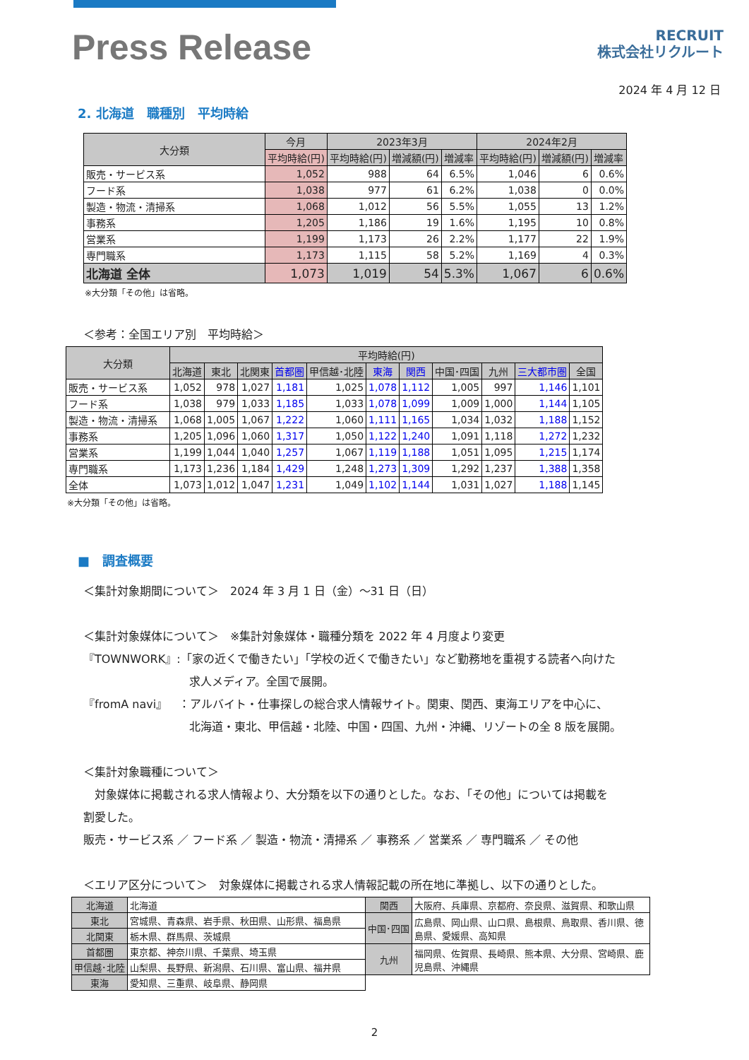Press Release
RECRUIT
株式会社リクルート
2024 年 4 月 12 日
2. 北海道　職種別　平均時給
| 大分類 | 今月 | 2023年3月 | | | 2024年2月 | | |
| --- | --- | --- | --- | --- | --- | --- | --- |
| | 平均時給(円) | 平均時給(円) | 増減額(円) | 増減率 | 平均時給(円) | 増減額(円) | 増減率 |
| 販売・サービス系 | 1,052 | 988 | 64 | 6.5% | 1,046 | 6 | 0.6% |
| フード系 | 1,038 | 977 | 61 | 6.2% | 1,038 | 0 | 0.0% |
| 製造・物流・清掃系 | 1,068 | 1,012 | 56 | 5.5% | 1,055 | 13 | 1.2% |
| 事務系 | 1,205 | 1,186 | 19 | 1.6% | 1,195 | 10 | 0.8% |
| 営業系 | 1,199 | 1,173 | 26 | 2.2% | 1,177 | 22 | 1.9% |
| 専門職系 | 1,173 | 1,115 | 58 | 5.2% | 1,169 | 4 | 0.3% |
| 北海道 全体 | 1,073 | 1,019 | 54 | 5.3% | 1,067 | 6 | 0.6% |
※大分類「その他」は省略。
＜参考：全国エリア別　平均時給＞
| 大分類 | 平均時給(円) | | | | | | | | | | |
| --- | --- | --- | --- | --- | --- | --- | --- | --- | --- | --- | --- |
| | 北海道 | 東北 | 北関東 | 首都圏 | 甲信越･北陸 | 東海 | 関西 | 中国･四国 | 九州 | 三大都市圏 | 全国 |
| 販売・サービス系 | 1,052 | 978 | 1,027 | 1,181 | 1,025 | 1,078 | 1,112 | 1,005 | 997 | 1,146 | 1,101 |
| フード系 | 1,038 | 979 | 1,033 | 1,185 | 1,033 | 1,078 | 1,099 | 1,009 | 1,000 | 1,144 | 1,105 |
| 製造・物流・清掃系 | 1,068 | 1,005 | 1,067 | 1,222 | 1,060 | 1,111 | 1,165 | 1,034 | 1,032 | 1,188 | 1,152 |
| 事務系 | 1,205 | 1,096 | 1,060 | 1,317 | 1,050 | 1,122 | 1,240 | 1,091 | 1,118 | 1,272 | 1,232 |
| 営業系 | 1,199 | 1,044 | 1,040 | 1,257 | 1,067 | 1,119 | 1,188 | 1,051 | 1,095 | 1,215 | 1,174 |
| 専門職系 | 1,173 | 1,236 | 1,184 | 1,429 | 1,248 | 1,273 | 1,309 | 1,292 | 1,237 | 1,388 | 1,358 |
| 全体 | 1,073 | 1,012 | 1,047 | 1,231 | 1,049 | 1,102 | 1,144 | 1,031 | 1,027 | 1,188 | 1,145 |
※大分類「その他」は省略。
■　調査概要
＜集計対象期間について＞　2024 年 3 月 1 日（金）～31 日（日）
＜集計対象媒体について＞　※集計対象媒体・職種分類を 2022 年 4 月度より変更
『TOWNWORK』:「家の近くで働きたい」「学校の近くで働きたい」など勤務地を重視する読者へ向けた
求人メディア。全国で展開。
『fromA navi』　：アルバイト・仕事探しの総合求人情報サイト。関東、関西、東海エリアを中心に、
北海道・東北、甲信越・北陸、中国・四国、九州・沖縄、リゾートの全 8 版を展開。
＜集計対象職種について＞
　対象媒体に掲載される求人情報より、大分類を以下の通りとした。なお、「その他」については掲載を
割愛した。
販売・サービス系 ／ フード系 ／ 製造・物流・清掃系 ／ 事務系 ／ 営業系 ／ 専門職系 ／ その他
＜エリア区分について＞　対象媒体に掲載される求人情報記載の所在地に準拠し、以下の通りとした。
| 北海道 | 北海道 | 関西 | 大阪府、兵庫県、京都府、奈良県、滋賀県、和歌山県 |
| 東北 | 宮城県、青森県、岩手県、秋田県、山形県、福島県 | 中国･四国 | 広島県、岡山県、山口県、島根県、鳥取県、香川県、徳島県、愛媛県、高知県 |
| 北関東 | 栃木県、群馬県、茨城県 | | |
| 首都圏 | 東京都、神奈川県、千葉県、埼玉県 | 九州 | 福岡県、佐賀県、長崎県、熊本県、大分県、宮崎県、鹿児島県、沖縄県 |
| 甲信越･北陸 | 山梨県、長野県、新潟県、石川県、富山県、福井県 | | |
| 東海 | 愛知県、三重県、岐阜県、静岡県 | | |
2